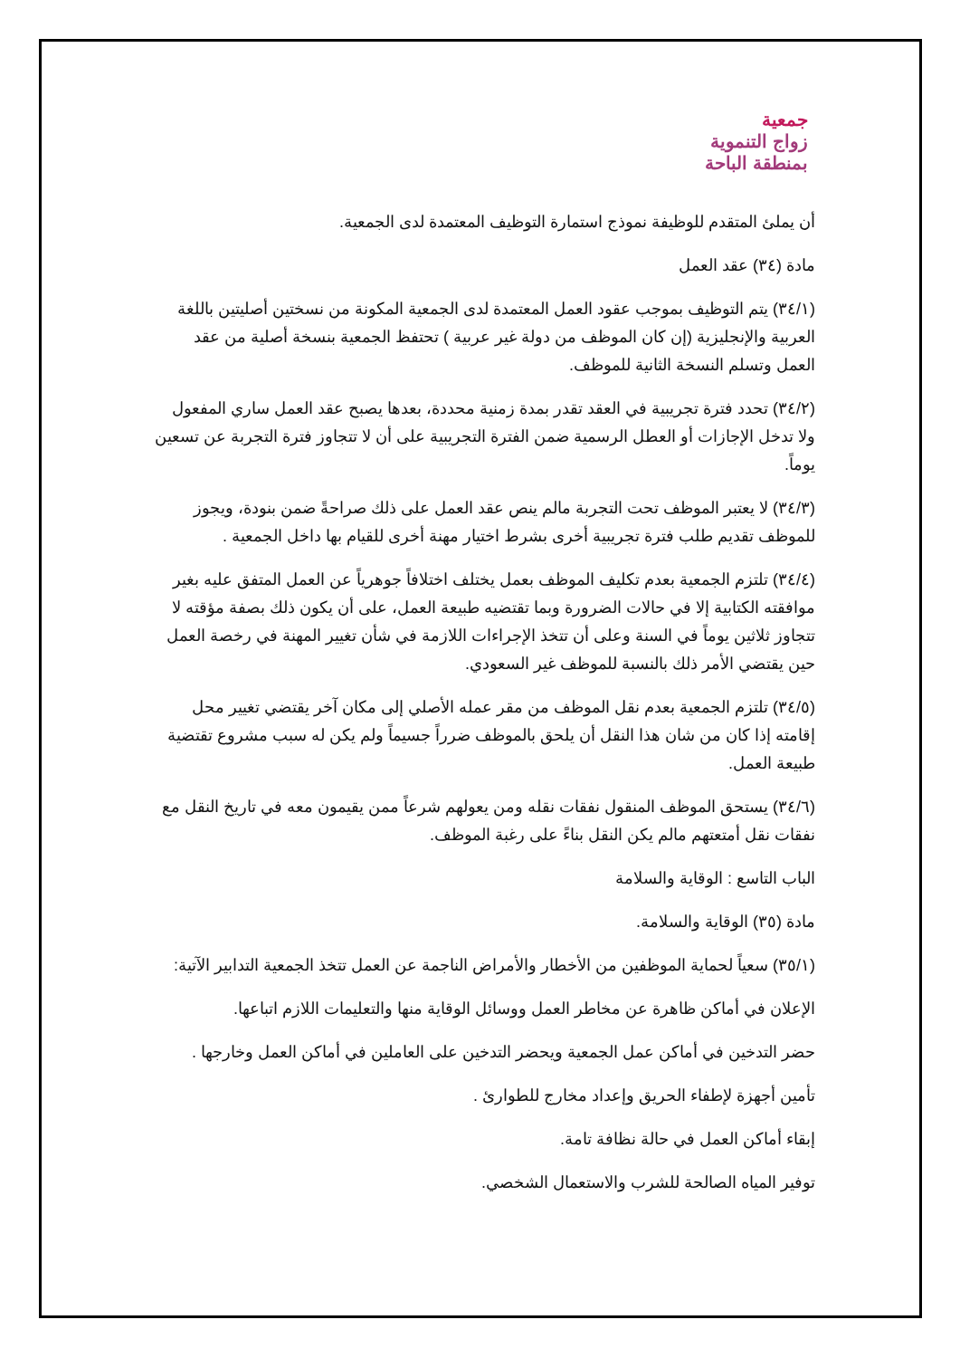جمعية
زواج التنموية
بمنطقة الباحة
أن يملئ المتقدم للوظيفة نموذج استمارة التوظيف المعتمدة لدى الجمعية.
مادة (٣٤) عقد العمل
(٣٤/١) يتم التوظيف بموجب عقود العمل المعتمدة لدى الجمعية المكونة من نسختين أصليتين باللغة العربية والإنجليزية (إن كان الموظف من دولة غير عربية ) تحتفظ الجمعية بنسخة أصلية من عقد العمل وتسلم النسخة الثانية للموظف.
(٣٤/٢) تحدد فترة تجريبية في العقد تقدر بمدة زمنية محددة، بعدها يصبح عقد العمل ساري المفعول ولا تدخل الإجازات أو العطل الرسمية ضمن الفترة التجريبية على أن لا تتجاوز فترة التجربة عن تسعين يوماً.
(٣٤/٣) لا يعتبر الموظف تحت التجربة مالم ينص عقد العمل على ذلك صراحةً ضمن بنودة، ويجوز للموظف تقديم طلب فترة تجريبية أخرى بشرط اختيار مهنة أخرى للقيام بها داخل الجمعية .
(٣٤/٤) تلتزم الجمعية بعدم تكليف الموظف بعمل يختلف اختلافاً جوهرياً عن العمل المتفق عليه بغير موافقته الكتابية إلا في حالات الضرورة وبما تقتضيه طبيعة العمل، على أن يكون ذلك بصفة مؤقته لا تتجاوز ثلاثين يوماً في السنة وعلى أن تتخذ الإجراءات اللازمة في شأن تغيير المهنة في رخصة العمل حين يقتضي الأمر ذلك بالنسبة للموظف غير السعودي.
(٣٤/٥) تلتزم الجمعية بعدم نقل الموظف من مقر عمله الأصلي إلى مكان آخر يقتضي تغيير محل إقامته إذا كان من شان هذا النقل أن يلحق بالموظف ضرراً جسيماً ولم يكن له سبب مشروع تقتضية طبيعة العمل.
(٣٤/٦) يستحق الموظف المنقول نفقات نقله ومن يعولهم شرعاً ممن يقيمون معه في تاريخ النقل مع نفقات نقل أمتعتهم مالم يكن النقل بناءً على رغبة الموظف.
الباب التاسع : الوقاية والسلامة
مادة (٣٥) الوقاية والسلامة.
(٣٥/١) سعياً لحماية الموظفين من الأخطار والأمراض الناجمة عن العمل تتخذ الجمعية التدابير الآتية:
الإعلان في أماكن ظاهرة عن مخاطر العمل ووسائل الوقاية منها والتعليمات اللازم اتباعها.
حضر التدخين في أماكن عمل الجمعية ويحضر التدخين على العاملين في أماكن العمل وخارجها .
تأمين أجهزة لإطفاء الحريق وإعداد مخارج للطوارئ .
إبقاء أماكن العمل في حالة نظافة تامة.
توفير المياه الصالحة للشرب والاستعمال الشخصي.